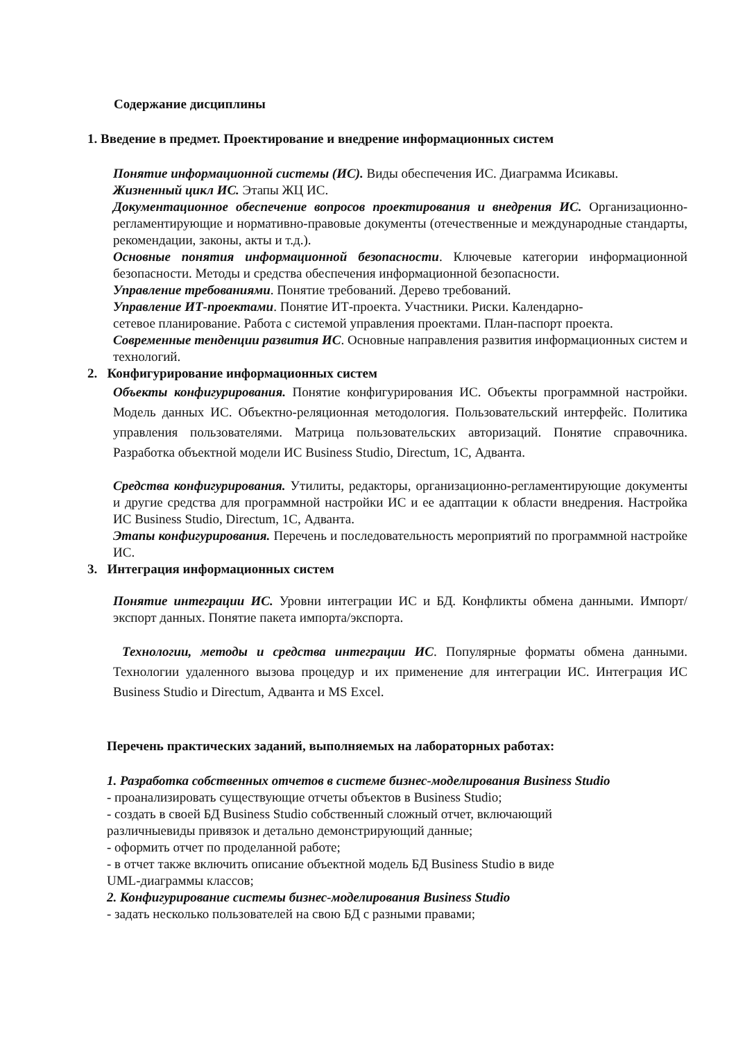Содержание дисциплины
1. Введение в предмет. Проектирование и внедрение информационных систем
Понятие информационной системы (ИС). Виды обеспечения ИС. Диаграмма Исикавы.
Жизненный цикл ИС. Этапы ЖЦ ИС.
Документационное обеспечение вопросов проектирования и внедрения ИС. Организационно-регламентирующие и нормативно-правовые документы (отечественные и международные стандарты, рекомендации, законы, акты и т.д.).
Основные понятия информационной безопасности. Ключевые категории информационной безопасности. Методы и средства обеспечения информационной безопасности.
Управление требованиями. Понятие требований. Дерево требований.
Управление ИТ-проектами. Понятие ИТ-проекта. Участники. Риски. Календарно-
сетевое планирование. Работа с системой управления проектами. План-паспорт проекта.
Современные тенденции развития ИС. Основные направления развития информационных систем и технологий.
2. Конфигурирование информационных систем
Объекты конфигурирования. Понятие конфигурирования ИС. Объекты программной настройки. Модель данных ИС. Объектно-реляционная методология. Пользовательский интерфейс. Политика управления пользователями. Матрица пользовательских авторизаций. Понятие справочника. Разработка объектной модели ИС Business Studio, Directum, 1С, Адванта.
Средства конфигурирования. Утилиты, редакторы, организационно-регламентирующие документы и другие средства для программной настройки ИС и ее адаптации к области внедрения. Настройка ИС Business Studio, Directum, 1С, Адванта.
Этапы конфигурирования. Перечень и последовательность мероприятий по программной настройке ИС.
3. Интеграция информационных систем
Понятие интеграции ИС. Уровни интеграции ИС и БД. Конфликты обмена данными. Импорт/экспорт данных. Понятие пакета импорта/экспорта.
Технологии, методы и средства интеграции ИС. Популярные форматы обмена данными. Технологии удаленного вызова процедур и их применение для интеграции ИС. Интеграция ИС Business Studio и Directum, Адванта и MS Excel.
Перечень практических заданий, выполняемых на лабораторных работах:
1. Разработка собственных отчетов в системе бизнес-моделирования Business Studio
- проанализировать существующие отчеты объектов в Business Studio;
- создать в своей БД Business Studio собственный сложный отчет, включающий
различныевиды привязок и детально демонстрирующий данные;
- оформить отчет по проделанной работе;
- в отчет также включить описание объектной модель БД Business Studio в виде
UML-диаграммы классов;
2. Конфигурирование системы бизнес-моделирования Business Studio
- задать несколько пользователей на свою БД с разными правами;